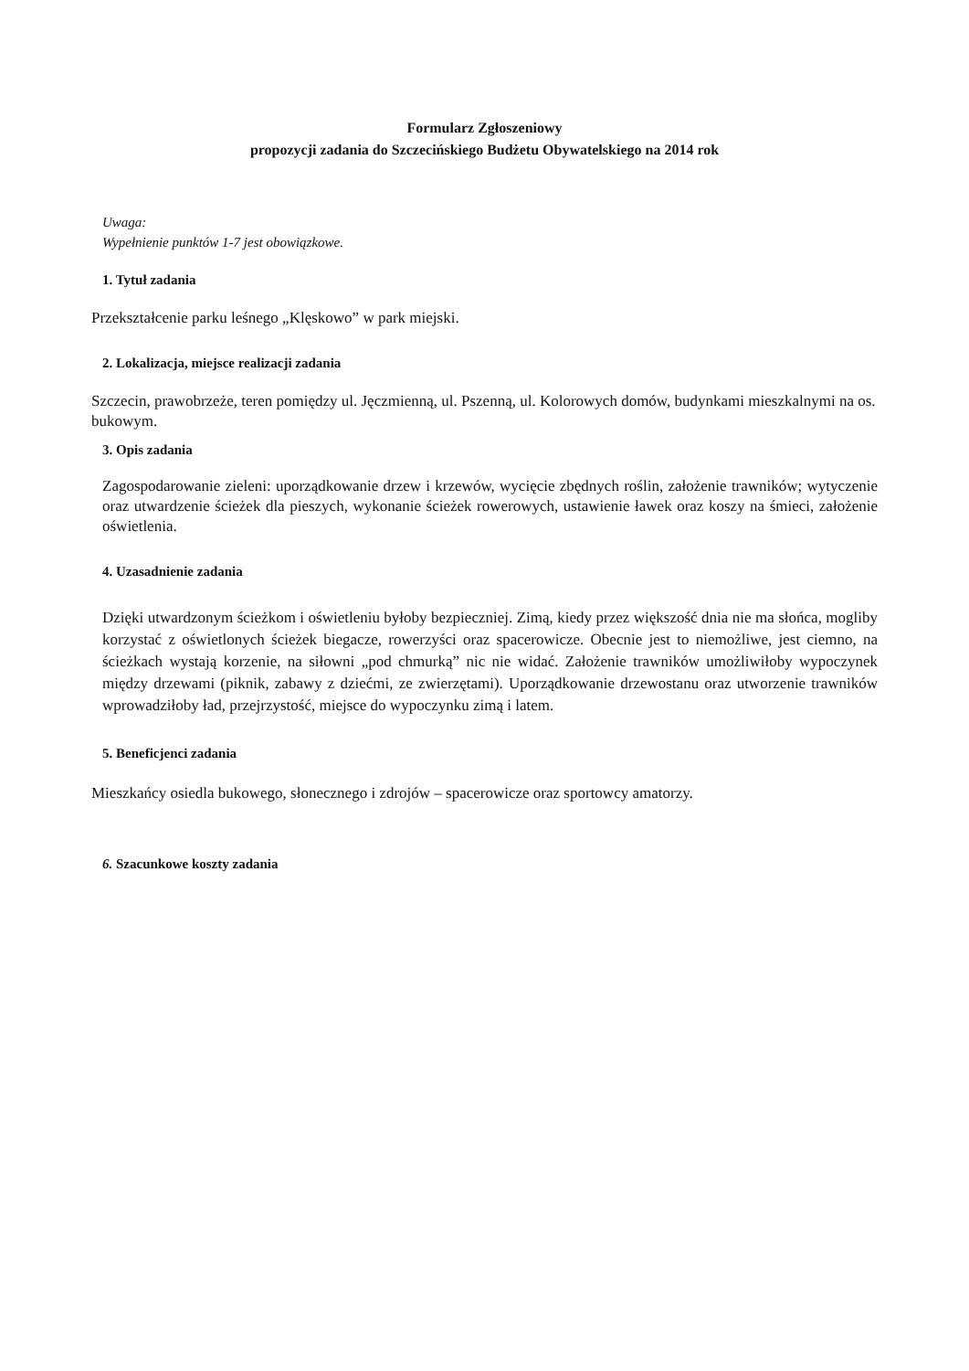Formularz Zgłoszeniowy
propozycji zadania do Szczecińskiego Budżetu Obywatelskiego na 2014 rok
Uwaga:
Wypełnienie punktów 1-7 jest obowiązkowe.
1. Tytuł zadania
Przekształcenie parku leśnego „Klęskowo” w park miejski.
2. Lokalizacja, miejsce realizacji zadania
Szczecin, prawobrzeże, teren pomiędzy ul. Jęczmienną, ul. Pszenną, ul. Kolorowych domów, budynkami mieszkalnymi na os. bukowym.
3. Opis zadania
Zagospodarowanie zieleni: uporządkowanie drzew i krzewów, wycięcie zbędnych roślin, założenie trawników; wytyczenie oraz utwardzenie ścieżek dla pieszych, wykonanie ścieżek rowerowych, ustawienie ławek oraz koszy na śmieci, założenie oświetlenia.
4. Uzasadnienie zadania
Dzięki utwardzonym ścieżkom i oświetleniu byłoby bezpieczniej. Zimą, kiedy przez większość dnia nie ma słońca, mogliby korzystać z oświetlonych ścieżek biegacze, rowerzyści oraz spacerowicze. Obecnie jest to niemożliwe, jest ciemno, na ścieżkach wystają korzenie, na siłowni „pod chmurką” nic nie widać. Założenie trawników umożliwiłoby wypoczynek między drzewami (piknik, zabawy z dziećmi, ze zwierzętami). Uporządkowanie drzewostanu oraz utworzenie trawników wprowadziłoby ład, przejrzystość, miejsce do wypoczynku zimą i latem.
5. Beneficjenci zadania
Mieszkańcy osiedla bukowego, słonecznego i zdrojów – spacerowicze oraz sportowcy amatorzy.
6. Szacunkowe koszty zadania